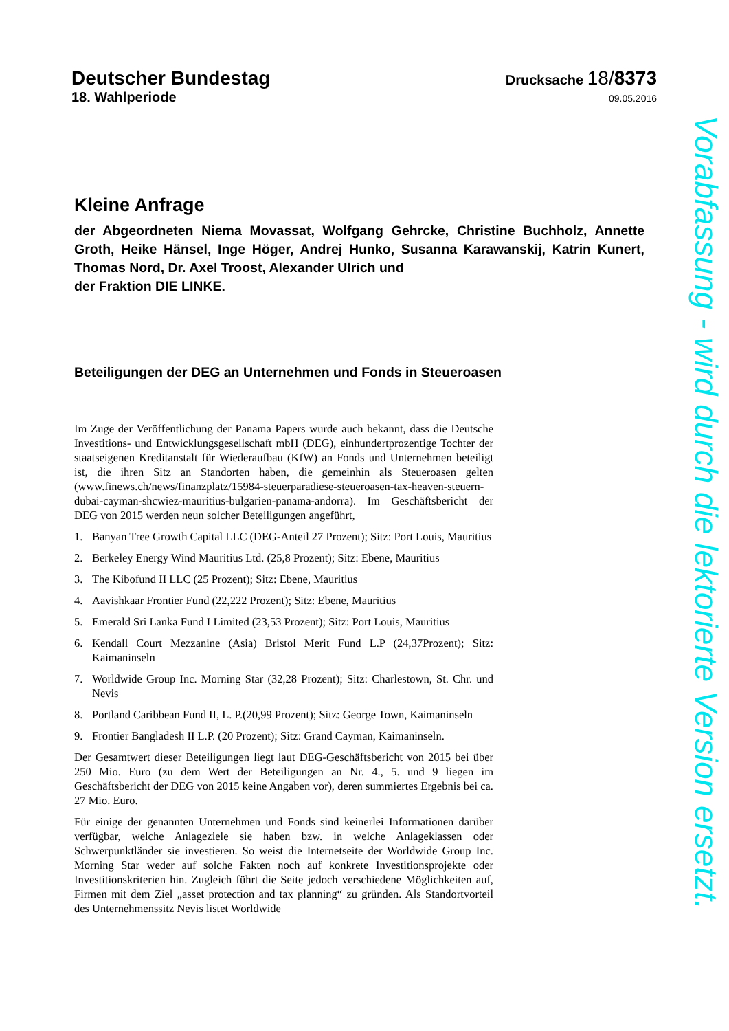Deutscher Bundestag
Drucksache 18/8373
18. Wahlperiode
09.05.2016
Kleine Anfrage
der Abgeordneten Niema Movassat, Wolfgang Gehrcke, Christine Buchholz, Annette Groth, Heike Hänsel, Inge Höger, Andrej Hunko, Susanna Karawanskij, Katrin Kunert, Thomas Nord, Dr. Axel Troost, Alexander Ulrich und
der Fraktion DIE LINKE.
Beteiligungen der DEG an Unternehmen und Fonds in Steueroasen
Im Zuge der Veröffentlichung der Panama Papers wurde auch bekannt, dass die Deutsche Investitions- und Entwicklungsgesellschaft mbH (DEG), einhundertprozentige Tochter der staatseigenen Kreditanstalt für Wiederaufbau (KfW) an Fonds und Unternehmen beteiligt ist, die ihren Sitz an Standorten haben, die gemeinhin als Steueroasen gelten (www.finews.ch/news/finanzplatz/15984-steuerparadiese-steueroasen-tax-heaven-steuern-dubai-cayman-shcwiez-mauritius-bulgarien-panama-andorra). Im Geschäftsbericht der DEG von 2015 werden neun solcher Beteiligungen angeführt,
1. Banyan Tree Growth Capital LLC (DEG-Anteil 27 Prozent); Sitz: Port Louis, Mauritius
2. Berkeley Energy Wind Mauritius Ltd. (25,8 Prozent); Sitz: Ebene, Mauritius
3. The Kibofund II LLC (25 Prozent); Sitz: Ebene, Mauritius
4. Aavishkaar Frontier Fund (22,222 Prozent); Sitz: Ebene, Mauritius
5. Emerald Sri Lanka Fund I Limited (23,53 Prozent); Sitz: Port Louis, Mauritius
6. Kendall Court Mezzanine (Asia) Bristol Merit Fund L.P (24,37Prozent); Sitz: Kaimaninseln
7. Worldwide Group Inc. Morning Star (32,28 Prozent); Sitz: Charlestown, St. Chr. und Nevis
8. Portland Caribbean Fund II, L. P.(20,99 Prozent); Sitz: George Town, Kaimaninseln
9. Frontier Bangladesh II L.P. (20 Prozent); Sitz: Grand Cayman, Kaimaninseln.
Der Gesamtwert dieser Beteiligungen liegt laut DEG-Geschäftsbericht von 2015 bei über 250 Mio. Euro (zu dem Wert der Beteiligungen an Nr. 4., 5. und 9 liegen im Geschäftsbericht der DEG von 2015 keine Angaben vor), deren summiertes Ergebnis bei ca. 27 Mio. Euro.
Für einige der genannten Unternehmen und Fonds sind keinerlei Informationen darüber verfügbar, welche Anlageziele sie haben bzw. in welche Anlageklassen oder Schwerpunktländer sie investieren. So weist die Internetseite der Worldwide Group Inc. Morning Star weder auf solche Fakten noch auf konkrete Investitionsprojekte oder Investitionskriterien hin. Zugleich führt die Seite jedoch verschiedene Möglichkeiten auf, Firmen mit dem Ziel „asset protection and tax planning“ zu gründen. Als Standortvorteil des Unternehmenssitz Nevis listet Worldwide
Vorabfassung - wird durch die lektorierte Version ersetzt.